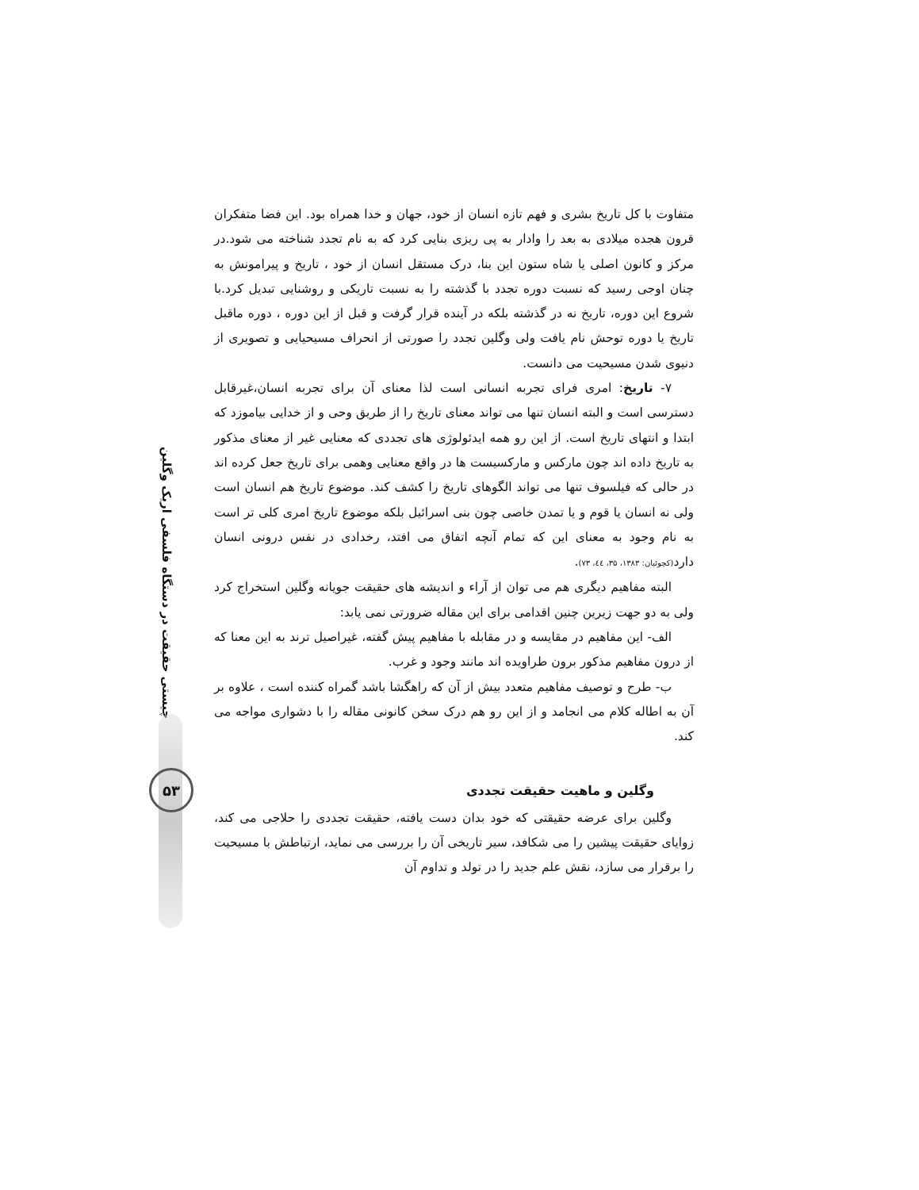چیستی حقیقت در دستگاه فلسفی اریک وگلین
۵۳
متفاوت با کل تاریخ بشری و فهم تازه انسان از خود، جهان و خدا همراه بود. این فضا متفکران قرون هجده میلادی به بعد را وادار به پی ریزی بنایی کرد که به نام تجدد شناخته می شود.در مرکز و کانون اصلی یا شاه ستون این بنا، درک مستقل انسان از خود ، تاریخ و پیرامونش به چنان اوجی رسید که نسبت دوره تجدد با گذشته را به نسبت تاریکی و روشنایی تبدیل کرد.با شروع این دوره، تاریخ نه در گذشته بلکه در آینده قرار گرفت و قبل از این دوره ، دوره ماقبل تاریخ یا دوره توحش نام یافت ولی وگلین تجدد را صورتی از انحراف مسیحیایی و تصویری از دنیوی شدن مسیحیت می دانست.
۷- تاریخ: امری فرای تجربه انسانی است لذا معنای آن برای تجربه انسان،غیرقابل دسترسی است و البته انسان تنها می تواند معنای تاریخ را از طریق وحی و از خدایی بیاموزد که ابتدا و انتهای تاریخ است. از این رو همه ایدئولوژی های تجددی که معنایی غیر از معنای مذکور به تاریخ داده اند چون مارکس و مارکسیست ها در واقع معنایی وهمی برای تاریخ جعل کرده اند در حالی که فیلسوف تنها می تواند الگوهای تاریخ را کشف کند. موضوع تاریخ هم انسان است ولی نه انسان یا قوم و یا تمدن خاصی چون بنی اسرائیل بلکه موضوع تاریخ امری کلی تر است به نام وجود به معنای این که تمام آنچه اتفاق می افتد، رخدادی در نفس درونی انسان دارد(کچوئیان: ۱۳۸۳، ۳۵، ٤٤، ۷۳).
البته مفاهیم دیگری هم می توان از آراء و اندیشه های حقیقت جویانه وگلین استخراج کرد ولی به دو جهت زیرین چنین اقدامی برای این مقاله ضرورتی نمی یابد:
الف- این مفاهیم در مقایسه و در مقابله با مفاهیم پیش گفته، غیراصیل ترند به این معنا که از درون مفاهیم مذکور برون طراویده اند مانند وجود و غرب.
ب- طرح و توصیف مفاهیم متعدد بیش از آن که راهگشا باشد گمراه کننده است ، علاوه بر آن به اطاله کلام می انجامد و از این رو هم درک سخن کانونی مقاله را با دشواری مواجه می کند.
وگلین و ماهیت حقیقت تجددی
وگلین برای عرضه حقیقتی که خود بدان دست یافته، حقیقت تجددی را حلاجی می کند، زوایای حقیقت پیشین را می شکافد، سیر تاریخی آن را بررسی می نماید، ارتباطش با مسیحیت را برقرار می سازد، نقش علم جدید را در تولد و تداوم آن